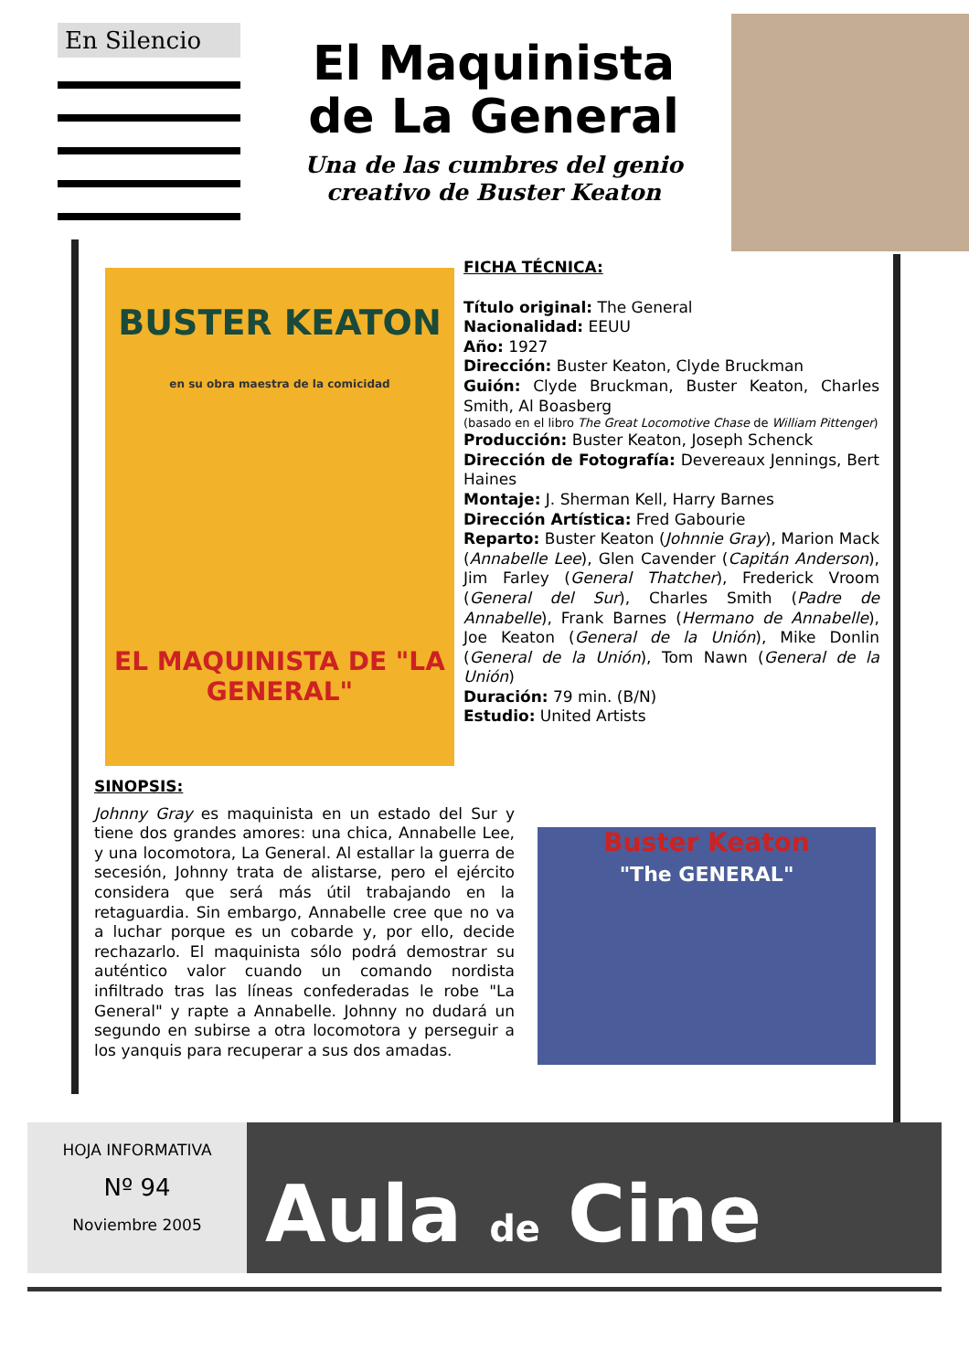En Silencio
El Maquinista de La General
Una de las cumbres del genio creativo de Buster Keaton
BUSTER KEATON
en su obra maestra de la comicidad
EL MAQUINISTA DE "LA GENERAL"
FICHA TÉCNICA:
Título original: The General
Nacionalidad: EEUU
Año: 1927
Dirección: Buster Keaton, Clyde Bruckman
Guión: Clyde Bruckman, Buster Keaton, Charles Smith, Al Boasberg
(basado en el libro The Great Locomotive Chase de William Pittenger)
Producción: Buster Keaton, Joseph Schenck
Dirección de Fotografía: Devereaux Jennings, Bert Haines
Montaje: J. Sherman Kell, Harry Barnes
Dirección Artística: Fred Gabourie
Reparto: Buster Keaton (Johnnie Gray), Marion Mack (Annabelle Lee), Glen Cavender (Capitán Anderson), Jim Farley (General Thatcher), Frederick Vroom (General del Sur), Charles Smith (Padre de Annabelle), Frank Barnes (Hermano de Annabelle), Joe Keaton (General de la Unión), Mike Donlin (General de la Unión), Tom Nawn (General de la Unión)
Duración: 79 min. (B/N)
Estudio: United Artists
SINOPSIS:
Johnny Gray es maquinista en un estado del Sur y tiene dos grandes amores: una chica, Annabelle Lee, y una locomotora, La General. Al estallar la guerra de secesión, Johnny trata de alistarse, pero el ejército considera que será más útil trabajando en la retaguardia. Sin embargo, Annabelle cree que no va a luchar porque es un cobarde y, por ello, decide rechazarlo. El maquinista sólo podrá demostrar su auténtico valor cuando un comando nordista infiltrado tras las líneas confederadas le robe "La General" y rapte a Annabelle. Johnny no dudará un segundo en subirse a otra locomotora y perseguir a los yanquis para recuperar a sus dos amadas.
Buster Keaton
"The GENERAL"
HOJA INFORMATIVA
Nº 94
Noviembre 2005
Aula de Cine